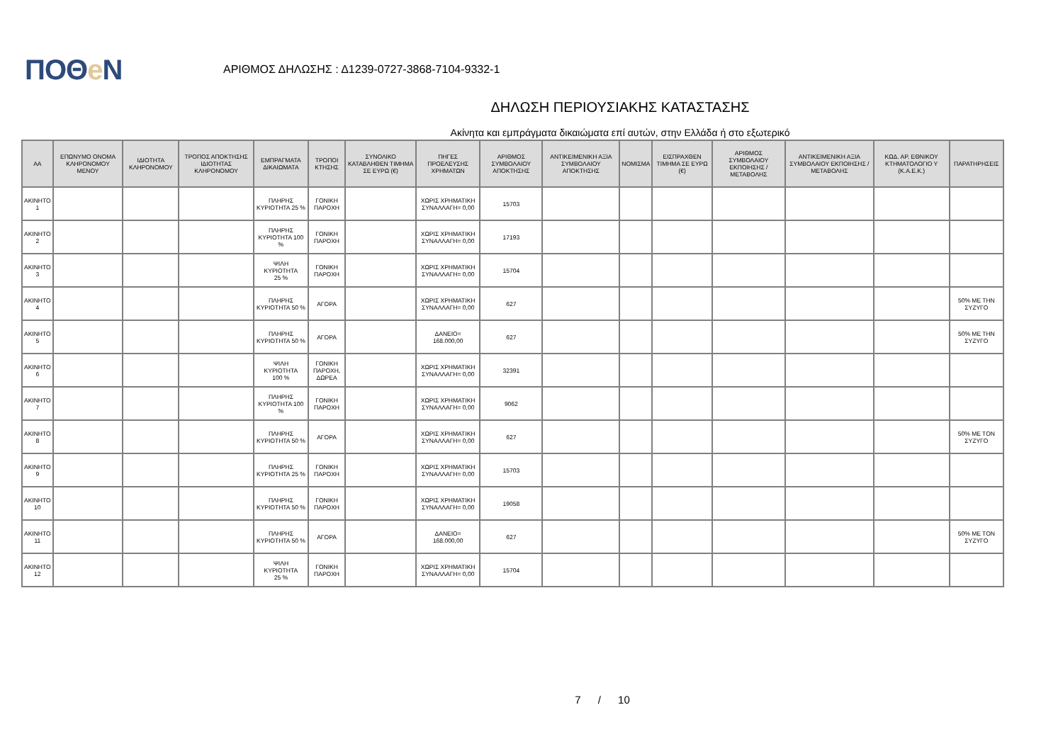ΠΟΘe Ν
ΑΡΙΘΜΟΣ ΔΗΛΩΣΗΣ : Δ1239-0727-3868-7104-9332-1
ΔΗΛΩΣΗ ΠΕΡΙΟΥΣΙΑΚΗΣ ΚΑΤΑΣΤΑΣΗΣ
Ακίνητα και εμπράγματα δικαιώματα επί αυτών, στην Ελλάδα ή στο εξωτερικό
| ΑΑ | ΕΠΩΝΥΜΟ ΟΝΟΜΑ ΚΛΗΡΟΝΟΜΟΥ ΜΕΝΟΥ | ΙΔΙΟΤΗΤΑ ΚΛΗΡΟΝΟΜΟΥ | ΤΡΟΠΟΣ ΑΠΟΚΤΗΣΗΣ ΙΔΙΟΤΗΤΑΣ ΚΛΗΡΟΝΟΜΟΥ | ΕΜΠΡΑΓΜΑΤΑ ΔΙΚΑΙΩΜΑΤΑ | ΤΡΟΠΟΙ ΚΤΗΣΗΣ | ΣΥΝΟΛΙΚΟ ΚΑΤΑΒΛΗΘΕΝ ΤΙΜΗΜΑ ΣΕ ΕΥΡΩ (€) | ΠΗΓΕΣ ΠΡΟΕΛΕΥΣΗΣ ΧΡΗΜΑΤΩΝ | ΑΡΙΘΜΟΣ ΣΥΜΒΟΛΑΙΟΥ ΑΠΟΚΤΗΣΗΣ | ΑΝΤΙΚΕΙΜΕΝΙΚΗ ΑΞΙΑ ΣΥΜΒΟΛΑΙΟΥ ΑΠΟΚΤΗΣΗΣ | ΝΟΜΙΣΜΑ | ΕΙΣΠΡΑΧΘΕΝ ΤΙΜΗΜΑ ΣΕ ΕΥΡΩ (€) | ΑΡΙΘΜΟΣ ΣΥΜΒΟΛΑΙΟΥ ΕΚΠΟΙΗΣΗΣ /ΜΕΤΑΒΟΛΗΣ | ΑΝΤΙΚΕΙΜΕΝΙΚΗ ΑΞΙΑ ΣΥΜΒΟΛΑΙΟΥ ΕΚΠΟΙΗΣΗΣ / ΜΕΤΑΒΟΛΗΣ | ΚΩΔ. ΑΡ. ΕΘΝΙΚΟΥ ΚΤΗΜΑΤΟΛΟΓΙΟ Υ (Κ.Α.Ε.Κ.) | ΠΑΡΑΤΗΡΗΣΕΙΣ |
| --- | --- | --- | --- | --- | --- | --- | --- | --- | --- | --- | --- | --- | --- | --- | --- |
| ΑΚΙΝΗΤΟ 1 | | | | ΠΛΗΡΗΣ ΚΥΡΙΟΤΗΤΑ 25 % | ΓΟΝΙΚΗ ΠΑΡΟΧΗ | | ΧΩΡΙΣ ΧΡΗΜΑΤΙΚΗ ΣΥΝΑΛΛΑΓΗ= 0,00 | 15703 | | | | | | | |
| ΑΚΙΝΗΤΟ 2 | | | | ΠΛΗΡΗΣ ΚΥΡΙΟΤΗΤΑ 100 % | ΓΟΝΙΚΗ ΠΑΡΟΧΗ | | ΧΩΡΙΣ ΧΡΗΜΑΤΙΚΗ ΣΥΝΑΛΛΑΓΗ= 0,00 | 17193 | | | | | | | |
| ΑΚΙΝΗΤΟ 3 | | | | ΨΙΛΗ ΚΥΡΙΟΤΗΤΑ 25 % | ΓΟΝΙΚΗ ΠΑΡΟΧΗ | | ΧΩΡΙΣ ΧΡΗΜΑΤΙΚΗ ΣΥΝΑΛΛΑΓΗ= 0,00 | 15704 | | | | | | | |
| ΑΚΙΝΗΤΟ 4 | | | | ΠΛΗΡΗΣ ΚΥΡΙΟΤΗΤΑ 50 % | ΑΓΟΡΑ | | ΧΩΡΙΣ ΧΡΗΜΑΤΙΚΗ ΣΥΝΑΛΛΑΓΗ= 0,00 | 627 | | | | | | | 50% ΜΕ ΤΗΝ ΣΥΖΥΓΟ |
| ΑΚΙΝΗΤΟ 5 | | | | ΠΛΗΡΗΣ ΚΥΡΙΟΤΗΤΑ 50 % | ΑΓΟΡΑ | | ΔΑΝΕΙΟ= 168.000,00 | 627 | | | | | | | 50% ΜΕ ΤΗΝ ΣΥΖΥΓΟ |
| ΑΚΙΝΗΤΟ 6 | | | | ΨΙΛΗ ΚΥΡΙΟΤΗΤΑ 100 % | ΓΟΝΙΚΗ ΠΑΡΟΧΗ, ΔΩΡΕΑ | | ΧΩΡΙΣ ΧΡΗΜΑΤΙΚΗ ΣΥΝΑΛΛΑΓΗ= 0,00 | 32391 | | | | | | | |
| ΑΚΙΝΗΤΟ 7 | | | | ΠΛΗΡΗΣ ΚΥΡΙΟΤΗΤΑ 100 % | ΓΟΝΙΚΗ ΠΑΡΟΧΗ | | ΧΩΡΙΣ ΧΡΗΜΑΤΙΚΗ ΣΥΝΑΛΛΑΓΗ= 0,00 | 9062 | | | | | | | |
| ΑΚΙΝΗΤΟ 8 | | | | ΠΛΗΡΗΣ ΚΥΡΙΟΤΗΤΑ 50 % | ΑΓΟΡΑ | | ΧΩΡΙΣ ΧΡΗΜΑΤΙΚΗ ΣΥΝΑΛΛΑΓΗ= 0,00 | 627 | | | | | | | 50% ΜΕ ΤΟΝ ΣΥΖΥΓΟ |
| ΑΚΙΝΗΤΟ 9 | | | | ΠΛΗΡΗΣ ΚΥΡΙΟΤΗΤΑ 25 % | ΓΟΝΙΚΗ ΠΑΡΟΧΗ | | ΧΩΡΙΣ ΧΡΗΜΑΤΙΚΗ ΣΥΝΑΛΛΑΓΗ= 0,00 | 15703 | | | | | | | |
| ΑΚΙΝΗΤΟ 10 | | | | ΠΛΗΡΗΣ ΚΥΡΙΟΤΗΤΑ 50 % | ΓΟΝΙΚΗ ΠΑΡΟΧΗ | | ΧΩΡΙΣ ΧΡΗΜΑΤΙΚΗ ΣΥΝΑΛΛΑΓΗ= 0,00 | 19058 | | | | | | | |
| ΑΚΙΝΗΤΟ 11 | | | | ΠΛΗΡΗΣ ΚΥΡΙΟΤΗΤΑ 50 % | ΑΓΟΡΑ | | ΔΑΝΕΙΟ= 168.000,00 | 627 | | | | | | | 50% ΜΕ ΤΟΝ ΣΥΖΥΓΟ |
| ΑΚΙΝΗΤΟ 12 | | | | ΨΙΛΗ ΚΥΡΙΟΤΗΤΑ 25 % | ΓΟΝΙΚΗ ΠΑΡΟΧΗ | | ΧΩΡΙΣ ΧΡΗΜΑΤΙΚΗ ΣΥΝΑΛΛΑΓΗ= 0,00 | 15704 | | | | | | | |
7 / 10